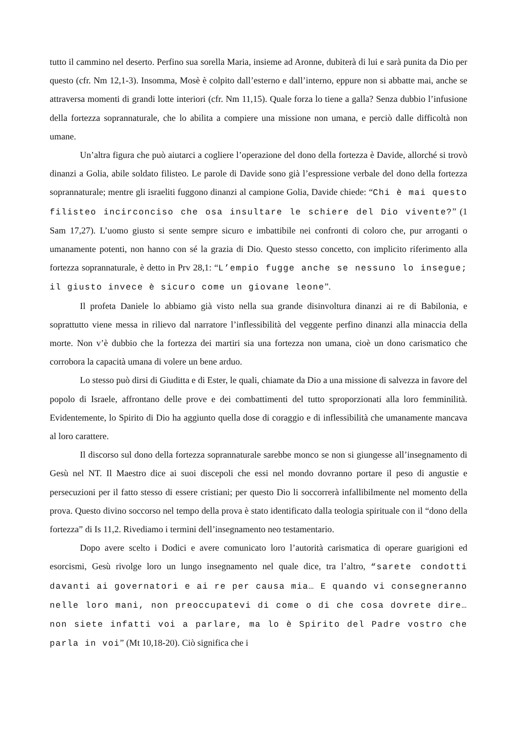tutto il cammino nel deserto. Perfino sua sorella Maria, insieme ad Aronne, dubiterà di lui e sarà punita da Dio per questo (cfr. Nm 12,1-3). Insomma, Mosè è colpito dall’esterno e dall’interno, eppure non si abbatte mai, anche se attraversa momenti di grandi lotte interiori (cfr. Nm 11,15). Quale forza lo tiene a galla? Senza dubbio l’infusione della fortezza soprannaturale, che lo abilita a compiere una missione non umana, e perciò dalle difficoltà non umane.
Un’altra figura che può aiutarci a cogliere l’operazione del dono della fortezza è Davide, allorché si trovò dinanzi a Golia, abile soldato filisteo. Le parole di Davide sono già l’espressione verbale del dono della fortezza soprannaturale; mentre gli israeliti fuggono dinanzi al campione Golia, Davide chiede: “Chi è mai questo filisteo incirconciso che osa insultare le schiere del Dio vivente?” (1 Sam 17,27). L’uomo giusto si sente sempre sicuro e imbattibile nei confronti di coloro che, pur arroganti o umanamente potenti, non hanno con sé la grazia di Dio. Questo stesso concetto, con implicito riferimento alla fortezza soprannaturale, è detto in Prv 28,1: “L’empio fugge anche se nessuno lo insegue; il giusto invece è sicuro come un giovane leone”.
Il profeta Daniele lo abbiamo già visto nella sua grande disinvoltura dinanzi ai re di Babilonia, e soprattutto viene messa in rilievo dal narratore l’inflessibilità del veggente perfino dinanzi alla minaccia della morte. Non v’è dubbio che la fortezza dei martiri sia una fortezza non umana, cioè un dono carismatico che corrobora la capacità umana di volere un bene arduo.
Lo stesso può dirsi di Giuditta e di Ester, le quali, chiamate da Dio a una missione di salvezza in favore del popolo di Israele, affrontano delle prove e dei combattimenti del tutto sproporzionati alla loro femminilità. Evidentemente, lo Spirito di Dio ha aggiunto quella dose di coraggio e di inflessibilità che umanamente mancava al loro carattere.
Il discorso sul dono della fortezza soprannaturale sarebbe monco se non si giungesse all’insegnamento di Gesù nel NT. Il Maestro dice ai suoi discepoli che essi nel mondo dovranno portare il peso di angustie e persecuzioni per il fatto stesso di essere cristiani; per questo Dio li soccorrerà infallibilmente nel momento della prova. Questo divino soccorso nel tempo della prova è stato identificato dalla teologia spirituale con il “dono della fortezza” di Is 11,2. Rivediamo i termini dell’insegnamento neo testamentario.
Dopo avere scelto i Dodici e avere comunicato loro l’autorità carismatica di operare guarigioni ed esorcismi, Gesù rivolge loro un lungo insegnamento nel quale dice, tra l’altro, “sarete condotti davanti ai governatori e ai re per causa mia… E quando vi consegneranno nelle loro mani, non preoccupatevi di come o di che cosa dovrete dire… non siete infatti voi a parlare, ma lo è Spirito del Padre vostro che parla in voi” (Mt 10,18-20). Ciò significa che i